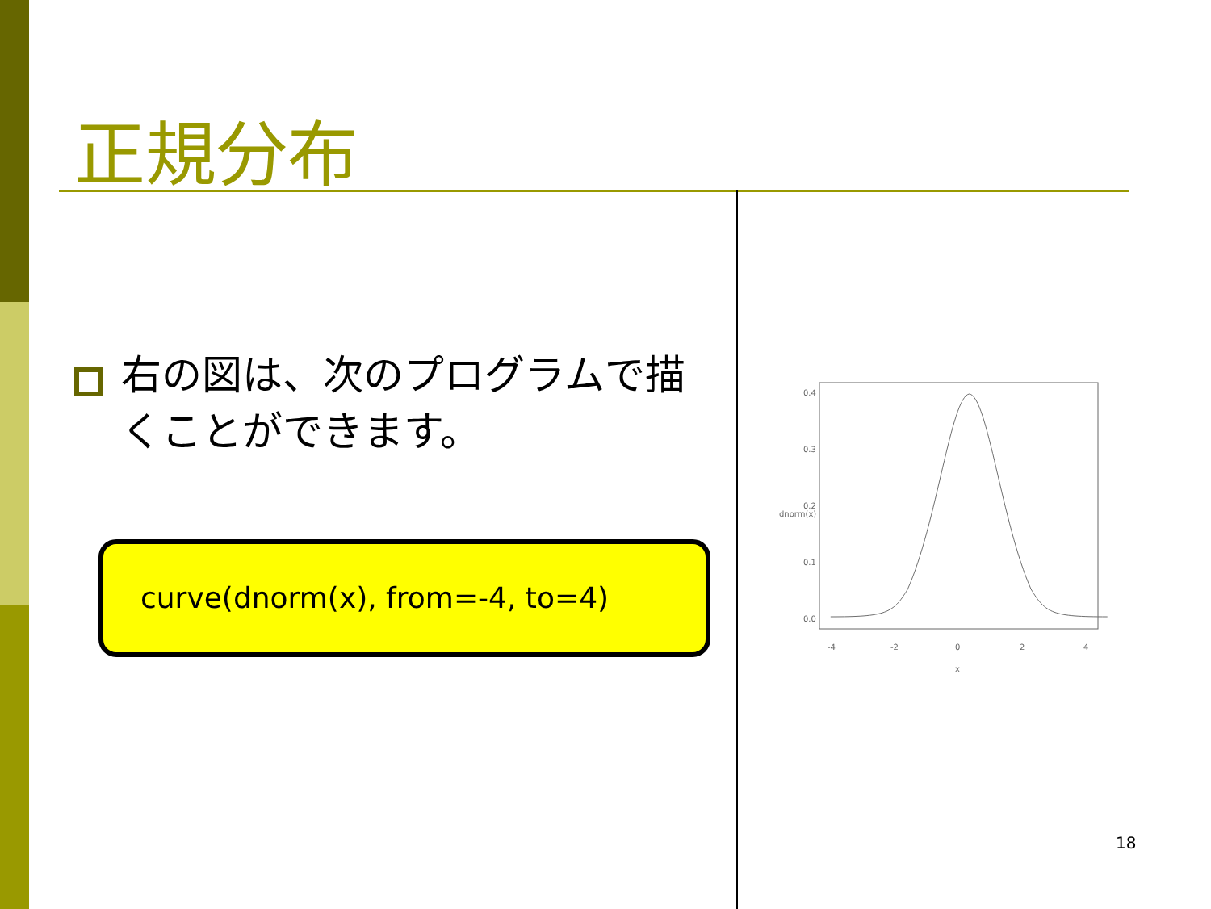正規分布
右の図は、次のプログラムで描くことができます。
curve(dnorm(x), from=-4, to=4)
-4
-2
0
2
4
x
0.0
0.1
0.2
0.3
0.4
dnorm(x)
18